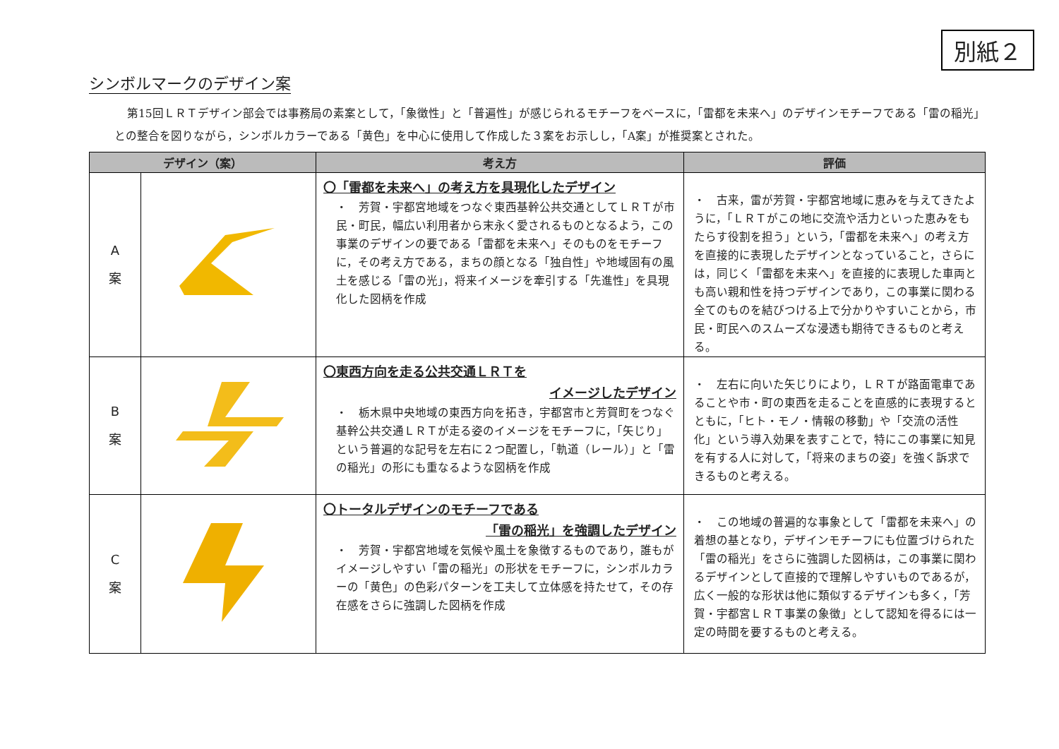別紙２
シンボルマークのデザイン案
第15回ＬＲＴデザイン部会では事務局の素案として，「象徴性」と「普遍性」が感じられるモチーフをベースに，「雷都を未来へ」のデザインモチーフである「雷の稲光」との整合を図りながら，シンボルカラーである「黄色」を中心に使用して作成した３案をお示しし，「A案」が推奨案とされた。
| デザイン（案） | | 考え方 | 評価 |
| --- | --- | --- | --- |
| A 案 | | 〇「雷都を未来へ」の考え方を具現化したデザイン ・ 芳賀・宇都宮地域をつなぐ東西基幹公共交通としてＬＲＴが市民・町民，幅広い利用者から末永く愛されるものとなるよう，この事業のデザインの要である「雷都を未来へ」そのものをモチーフに，その考え方である，まちの顔となる「独自性」や地域固有の風土を感じる「雷の光」，将来イメージを牽引する「先進性」を具現化した図柄を作成 | ・ 古来，雷が芳賀・宇都宮地域に恵みを与えてきたように，「ＬＲＴがこの地に交流や活力といった恵みをもたらす役割を担う」という，「雷都を未来へ」の考え方を直接的に表現したデザインとなっていること，さらには，同じく「雷都を未来へ」を直接的に表現した車両とも高い親和性を持つデザインであり，この事業に関わる全てのものを結びつける上で分かりやすいことから，市民・町民へのスムーズな浸透も期待できるものと考える。 |
| B 案 | | 〇東西方向を走る公共交通ＬＲＴを イメージしたデザイン ・ 栃木県中央地域の東西方向を拓き，宇都宮市と芳賀町をつなぐ基幹公共交通ＬＲＴが走る姿のイメージをモチーフに，「矢じり」という普遍的な記号を左右に２つ配置し，「軌道（レール）」と「雷の稲光」の形にも重なるような図柄を作成 | ・ 左右に向いた矢じりにより，ＬＲＴが路面電車であることや市・町の東西を走ることを直感的に表現するとともに，「ヒト・モノ・情報の移動」や「交流の活性化」という導入効果を表すことで，特にこの事業に知見を有する人に対して，「将来のまちの姿」を強く訴求できるものと考える。 |
| C 案 | | 〇トータルデザインのモチーフである 「雷の稲光」を強調したデザイン ・ 芳賀・宇都宮地域を気候や風土を象徴するものであり，誰もがイメージしやすい「雷の稲光」の形状をモチーフに，シンボルカラーの「黄色」の色彩パターンを工夫して立体感を持たせて，その存在感をさらに強調した図柄を作成 | ・ この地域の普遍的な事象として「雷都を未来へ」の着想の基となり，デザインモチーフにも位置づけられた「雷の稲光」をさらに強調した図柄は，この事業に関わるデザインとして直接的で理解しやすいものであるが，広く一般的な形状は他に類似するデザインも多く，「芳賀・宇都宮ＬＲＴ事業の象徴」として認知を得るには一定の時間を要するものと考える。 |